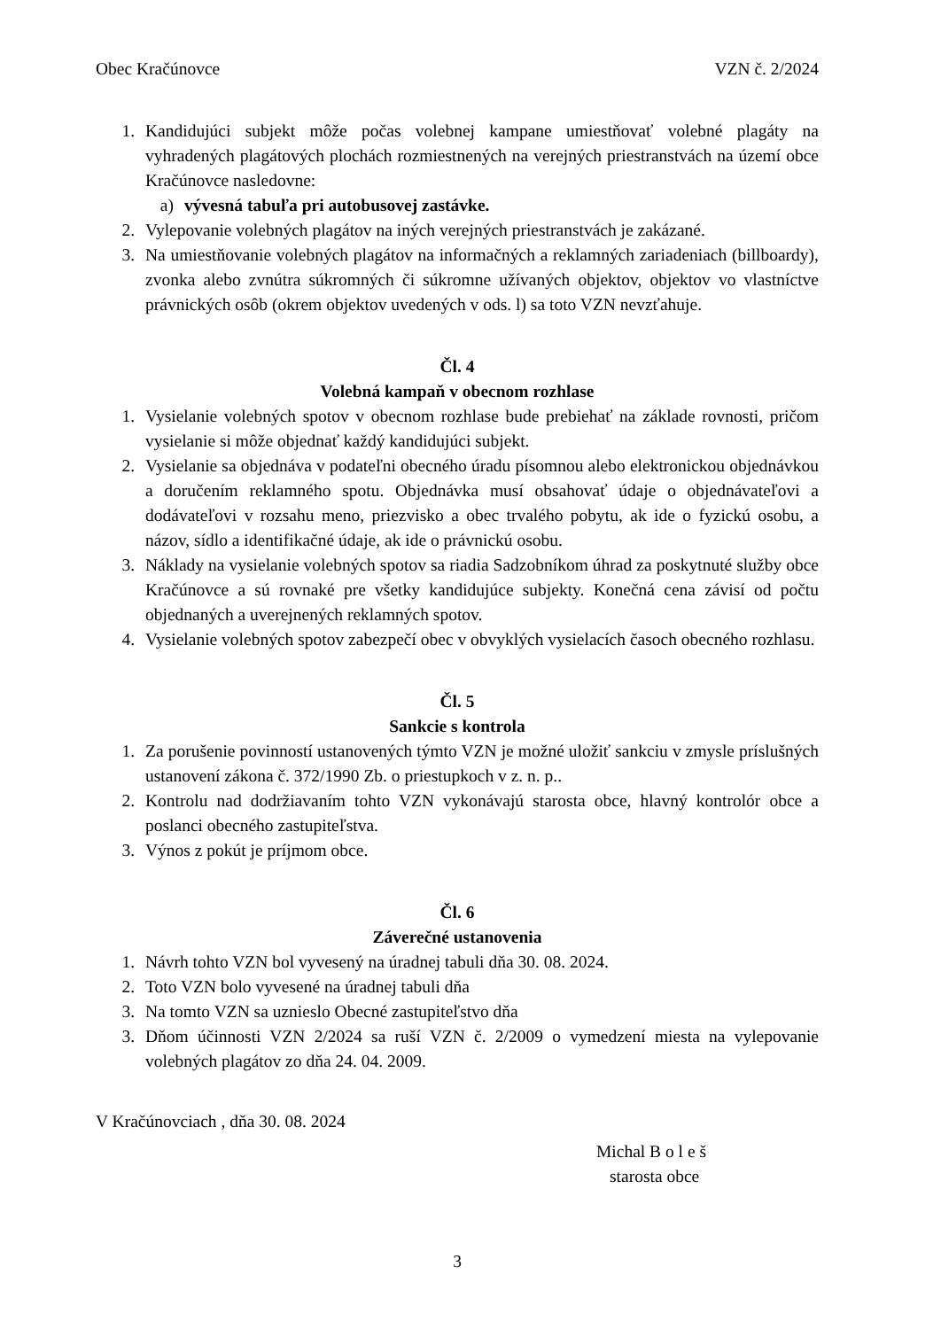Obec Kračúnovce VZN č. 2/2024
1. Kandidujúci subjekt môže počas volebnej kampane umiestňovať volebné plagáty na vyhradených plagátových plochách rozmiestnených na verejných priestranstvách na území obce Kračúnovce nasledovne:
a) vývesná tabuľa pri autobusovej zastávke.
2. Vylepovanie volebných plagátov na iných verejných priestranstvách je zakázané.
3. Na umiestňovanie volebných plagátov na informačných a reklamných zariadeniach (billboardy), zvonka alebo zvnútra súkromných či súkromne užívaných objektov, objektov vo vlastníctve právnických osôb (okrem objektov uvedených v ods. l) sa toto VZN nevzťahuje.
Čl. 4
Volebná kampaň v obecnom rozhlase
1. Vysielanie volebných spotov v obecnom rozhlase bude prebiehať na základe rovnosti, pričom vysielanie si môže objednať každý kandidujúci subjekt.
2. Vysielanie sa objednáva v podateľni obecného úradu písomnou alebo elektronickou objednávkou a doručením reklamného spotu. Objednávka musí obsahovať údaje o objednávateľovi a dodávateľovi v rozsahu meno, priezvisko a obec trvalého pobytu, ak ide o fyzickú osobu, a názov, sídlo a identifikačné údaje, ak ide o právnickú osobu.
3. Náklady na vysielanie volebných spotov sa riadia Sadzobníkom úhrad za poskytnuté služby obce Kračúnovce a sú rovnaké pre všetky kandidujúce subjekty. Konečná cena závisí od počtu objednaných a uverejnených reklamných spotov.
4. Vysielanie volebných spotov zabezpečí obec v obvyklých vysielacích časoch obecného rozhlasu.
Čl. 5
Sankcie s kontrola
1. Za porušenie povinností ustanovených týmto VZN je možné uložiť sankciu v zmysle príslušných ustanovení zákona č. 372/1990 Zb. o priestupkoch v z. n. p..
2. Kontrolu nad dodržiavaním tohto VZN vykonávajú starosta obce, hlavný kontrolór obce a poslanci obecného zastupiteľstva.
3. Výnos z pokút je príjmom obce.
Čl. 6
Záverečné ustanovenia
1. Návrh tohto VZN bol vyvesený na úradnej tabuli dňa 30. 08. 2024.
2. Toto VZN bolo vyvesené na úradnej tabuli dňa
3. Na tomto VZN sa uznieslo Obecné zastupiteľstvo dňa
3. Dňom účinnosti VZN 2/2024 sa ruší VZN č. 2/2009 o vymedzení miesta na vylepovanie volebných plagátov zo dňa 24. 04. 2009.
V Kračúnovciach , dňa 30. 08. 2024
Michal B o l e š
starosta obce
3